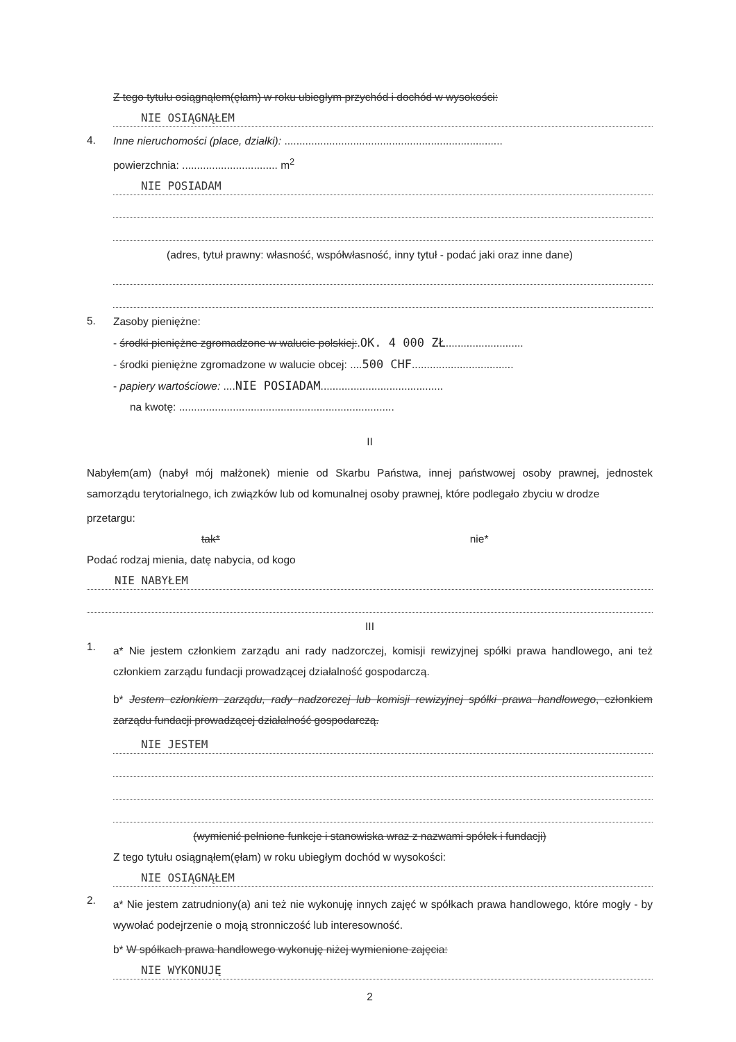Z tego tytułu osiągnąłem(ęłam) w roku ubiegłym przychód i dochód w wysokości:
NIE OSIĄGNĄŁEM
4.
Inne nieruchomości (place, działki): .........................................................................
powierzchnia: ................................ m<sup>2</sup>
NIE POSIADAM
(adres, tytuł prawny: własność, współwłasność, inny tytuł - podać jaki oraz inne dane)
5.
Zasoby pieniężne:
- środki pieniężne zgromadzone w walucie polskiej:.OK. 4 000 ZŁ..........................
- środki pieniężne zgromadzone w walucie obcej: ....500 CHF..................................
- papiery wartościowe: ....NIE POSIADAM.........................................
na kwotę: ........................................................................
II
Nabyłem(am) (nabył mój małżonek) mienie od Skarbu Państwa, innej państwowej osoby prawnej, jednostek samorządu terytorialnego, ich związków lub od komunalnej osoby prawnej, które podlegało zbyciu w drodze
przetargu:
tak* nie*
Podać rodzaj mienia, datę nabycia, od kogo
NIE NABYŁEM
III
1.
a* Nie jestem członkiem zarządu ani rady nadzorczej, komisji rewizyjnej spółki prawa handlowego, ani też członkiem zarządu fundacji prowadzącej działalność gospodarczą.
b* Jestem członkiem zarządu, rady nadzorczej lub komisji rewizyjnej spółki prawa handlowego, członkiem zarządu fundacji prowadzącej działalność gospodarczą.
NIE JESTEM
(wymienić pełnione funkcje i stanowiska wraz z nazwami spółek i fundacji)
Z tego tytułu osiągnąłem(ęłam) w roku ubiegłym dochód w wysokości:
NIE OSIĄGNĄŁEM
2.
a* Nie jestem zatrudniony(a) ani też nie wykonuję innych zajęć w spółkach prawa handlowego, które mogły - by wywołać podejrzenie o moją stronniczość lub interesowność.
b* W spółkach prawa handlowego wykonuję niżej wymienione zajęcia:
NIE WYKONUJĘ
2